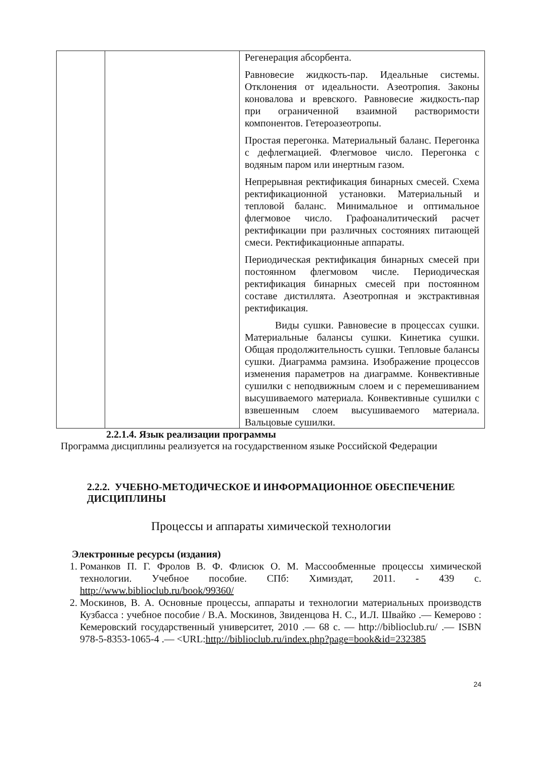| | | Регенерация абсорбента. Равновесие жидкость-пар. Идеальные системы. Отклонения от идеальности. Азеотропия. Законы коновалова и вревского. Равновесие жидкость-пар при ограниченной взаимной растворимости компонентов. Гетероазеотропы. Простая перегонка. Материальный баланс. Перегонка с дефлегмацией. Флегмовое число. Перегонка с водяным паром или инертным газом. Непрерывная ректификация бинарных смесей. Схема ректификационной установки. Материальный и тепловой баланс. Минимальное и оптимальное флегмовое число. Графоаналитический расчет ректификации при различных состояниях питающей смеси. Ректификационные аппараты. Периодическая ректификация бинарных смесей при постоянном флегмовом числе. Периодическая ректификация бинарных смесей при постоянном составе дистиллята. Азеотропная и экстрактивная ректификация. Виды сушки. Равновесие в процессах сушки. Материальные балансы сушки. Кинетика сушки. Общая продолжительность сушки. Тепловые балансы сушки. Диаграмма рамзина. Изображение процессов изменения параметров на диаграмме. Конвективные сушилки с неподвижным слоем и с перемешиванием высушиваемого материала. Конвективные сушилки с взвешенным слоем высушиваемого материала. Вальцовые сушилки. |
2.2.1.4. Язык реализации программы
Программа дисциплины реализуется на государственном языке Российской Федерации
2.2.2. УЧЕБНО-МЕТОДИЧЕСКОЕ И ИНФОРМАЦИОННОЕ ОБЕСПЕЧЕНИЕ ДИСЦИПЛИНЫ
Процессы и аппараты химической технологии
Электронные ресурсы (издания)
1. Романков П. Г. Фролов В. Ф. Флисюк О. М. Массообменные процессы химической технологии. Учебное пособие. СПб: Химиздат, 2011. - 439 с. http://www.biblioclub.ru/book/99360/
2. Москинов, В. А. Основные процессы, аппараты и технологии материальных производств Кузбасса : учебное пособие / В.А. Москинов, Звиденцова Н. С., И.Л. Швайко .— Кемерово : Кемеровский государственный университет, 2010 .— 68 с. — http://biblioclub.ru/ .— ISBN 978-5-8353-1065-4 .— <URL:http://biblioclub.ru/index.php?page=book&id=232385
24